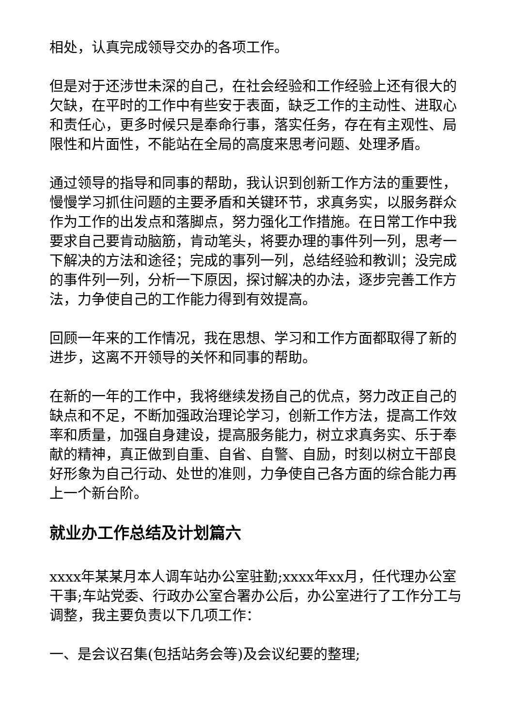相处，认真完成领导交办的各项工作。
但是对于还涉世未深的自己，在社会经验和工作经验上还有很大的欠缺，在平时的工作中有些安于表面，缺乏工作的主动性、进取心和责任心，更多时候只是奉命行事，落实任务，存在有主观性、局限性和片面性，不能站在全局的高度来思考问题、处理矛盾。
通过领导的指导和同事的帮助，我认识到创新工作方法的重要性，慢慢学习抓住问题的主要矛盾和关键环节，求真务实，以服务群众作为工作的出发点和落脚点，努力强化工作措施。在日常工作中我要求自己要肯动脑筋，肯动笔头，将要办理的事件列一列，思考一下解决的方法和途径；完成的事列一列，总结经验和教训；没完成的事件列一列，分析一下原因，探讨解决的办法，逐步完善工作方法，力争使自己的工作能力得到有效提高。
回顾一年来的工作情况，我在思想、学习和工作方面都取得了新的进步，这离不开领导的关怀和同事的帮助。
在新的一年的工作中，我将继续发扬自己的优点，努力改正自己的缺点和不足，不断加强政治理论学习，创新工作方法，提高工作效率和质量，加强自身建设，提高服务能力，树立求真务实、乐于奉献的精神，真正做到自重、自省、自警、自励，时刻以树立干部良好形象为自己行动、处世的准则，力争使自己各方面的综合能力再上一个新台阶。
就业办工作总结及计划篇六
xxxx年某某月本人调车站办公室驻勤;xxxx年xx月，任代理办公室干事;车站党委、行政办公室合署办公后，办公室进行了工作分工与调整，我主要负责以下几项工作：
一、是会议召集(包括站务会等)及会议纪要的整理;